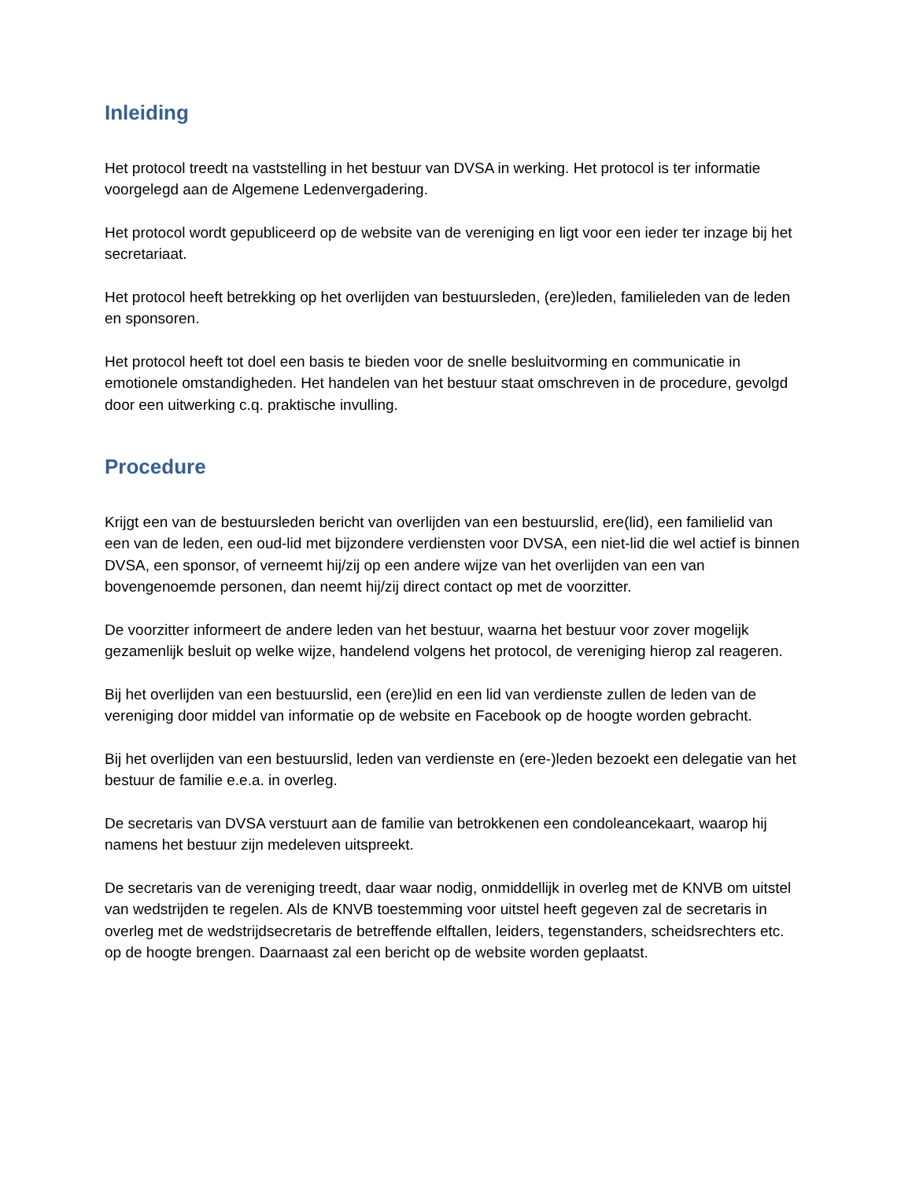Inleiding
Het protocol treedt na vaststelling in het bestuur van DVSA in werking. Het protocol is ter informatie voorgelegd aan de Algemene Ledenvergadering.
Het protocol wordt gepubliceerd op de website van de vereniging en ligt voor een ieder ter inzage bij het secretariaat.
Het protocol heeft betrekking op het overlijden van bestuursleden, (ere)leden, familieleden van de leden en sponsoren.
Het protocol heeft tot doel een basis te bieden voor de snelle besluitvorming en communicatie in emotionele omstandigheden. Het handelen van het bestuur staat omschreven in de procedure, gevolgd door een uitwerking c.q. praktische invulling.
Procedure
Krijgt een van de bestuursleden bericht van overlijden van een bestuurslid, ere(lid), een familielid van een van de leden, een oud-lid met bijzondere verdiensten voor DVSA, een niet-lid die wel actief is binnen DVSA, een sponsor, of verneemt hij/zij op een andere wijze van het overlijden van een van bovengenoemde personen, dan neemt hij/zij direct contact op met de voorzitter.
De voorzitter informeert de andere leden van het bestuur, waarna het bestuur voor zover mogelijk gezamenlijk besluit op welke wijze, handelend volgens het protocol, de vereniging hierop zal reageren.
Bij het overlijden van een bestuurslid, een (ere)lid en een lid van verdienste zullen de leden van de vereniging door middel van informatie op de website en Facebook op de hoogte worden gebracht.
Bij het overlijden van een bestuurslid, leden van verdienste en (ere-)leden bezoekt een delegatie van het bestuur de familie e.e.a. in overleg.
De secretaris van DVSA verstuurt aan de familie van betrokkenen een condoleancekaart, waarop hij namens het bestuur zijn medeleven uitspreekt.
De secretaris van de vereniging treedt, daar waar nodig, onmiddellijk in overleg met de KNVB om uitstel van wedstrijden te regelen. Als de KNVB toestemming voor uitstel heeft gegeven zal de secretaris in overleg met de wedstrijdsecretaris de betreffende elftallen, leiders, tegenstanders, scheidsrechters etc. op de hoogte brengen. Daarnaast zal een bericht op de website worden geplaatst.